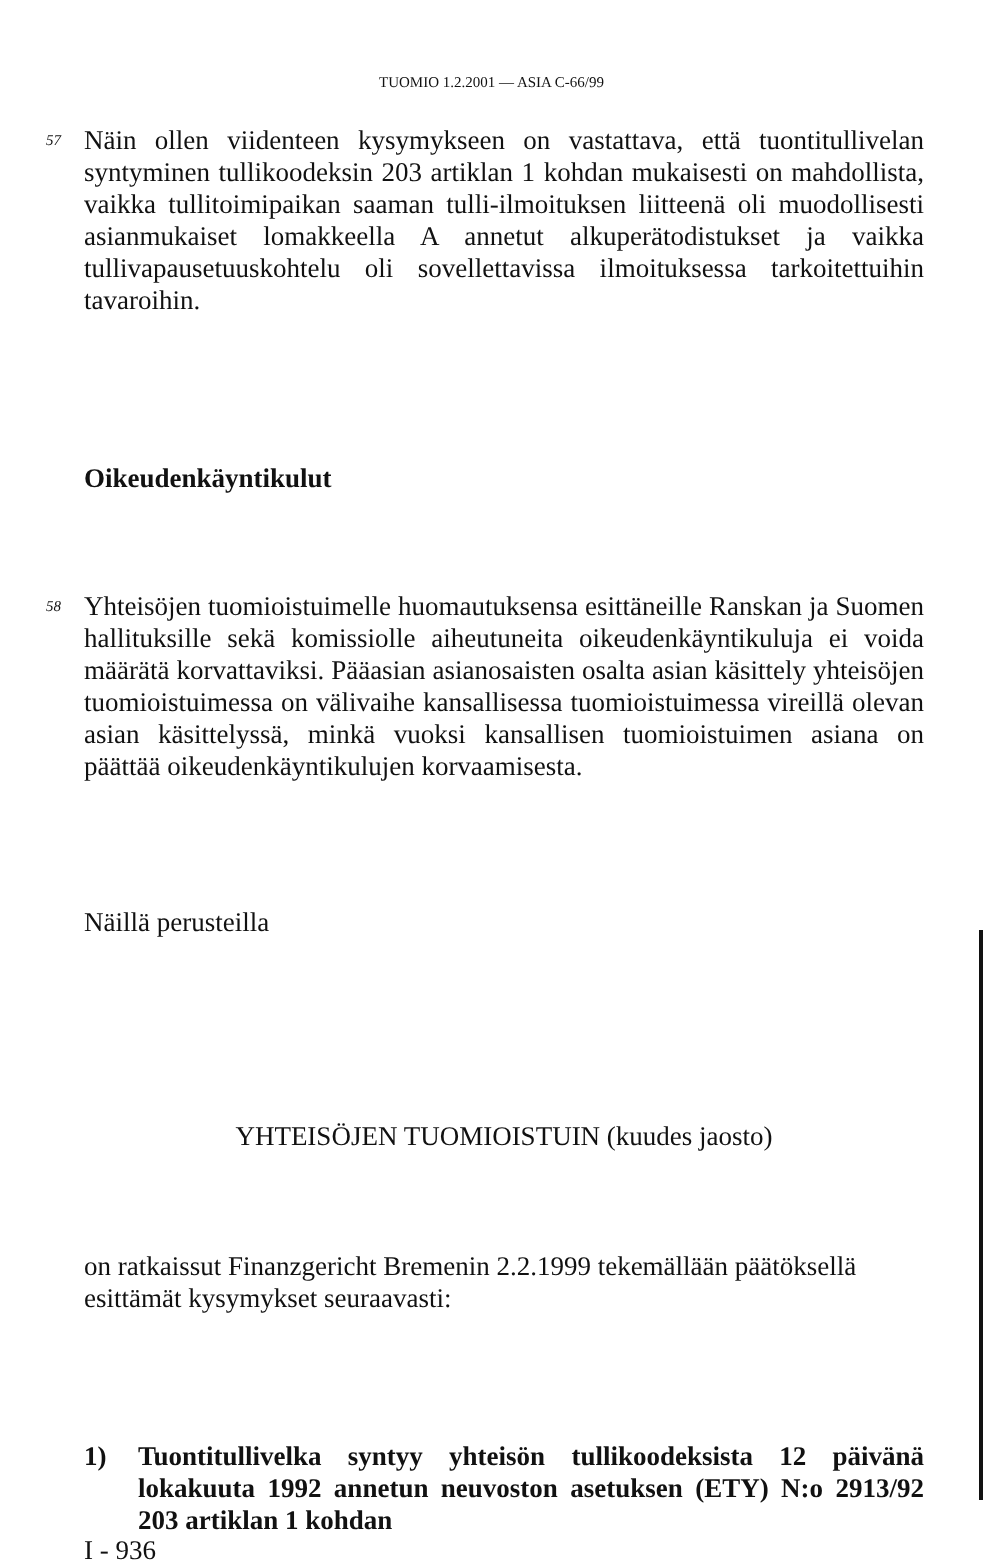TUOMIO 1.2.2001 — ASIA C-66/99
57
Näin ollen viidenteen kysymykseen on vastattava, että tuontitullivelan syntyminen tullikoodeksin 203 artiklan 1 kohdan mukaisesti on mahdollista, vaikka tullitoimipaikan saaman tulli-ilmoituksen liitteenä oli muodollisesti asianmukaiset lomakkeella A annetut alkuperätodistukset ja vaikka tullivapausetuuskohtelu oli sovellettavissa ilmoituksessa tarkoitettuihin tavaroihin.
Oikeudenkäyntikulut
58
Yhteisöjen tuomioistuimelle huomautuksensa esittäneille Ranskan ja Suomen hallituksille sekä komissiolle aiheutuneita oikeudenkäyntikuluja ei voida määrätä korvattaviksi. Pääasian asianosaisten osalta asian käsittely yhteisöjen tuomioistuimessa on välivaihe kansallisessa tuomioistuimessa vireillä olevan asian käsittelyssä, minkä vuoksi kansallisen tuomioistuimen asiana on päättää oikeudenkäyntikulujen korvaamisesta.
Näillä perusteilla
YHTEISÖJEN TUOMIOISTUIN (kuudes jaosto)
on ratkaissut Finanzgericht Bremenin 2.2.1999 tekemällään päätöksellä esittämät kysymykset seuraavasti:
1) Tuontitullivelka syntyy yhteisön tullikoodeksista 12 päivänä lokakuuta 1992 annetun neuvoston asetuksen (ETY) N:o 2913/92 203 artiklan 1 kohdan
I - 936